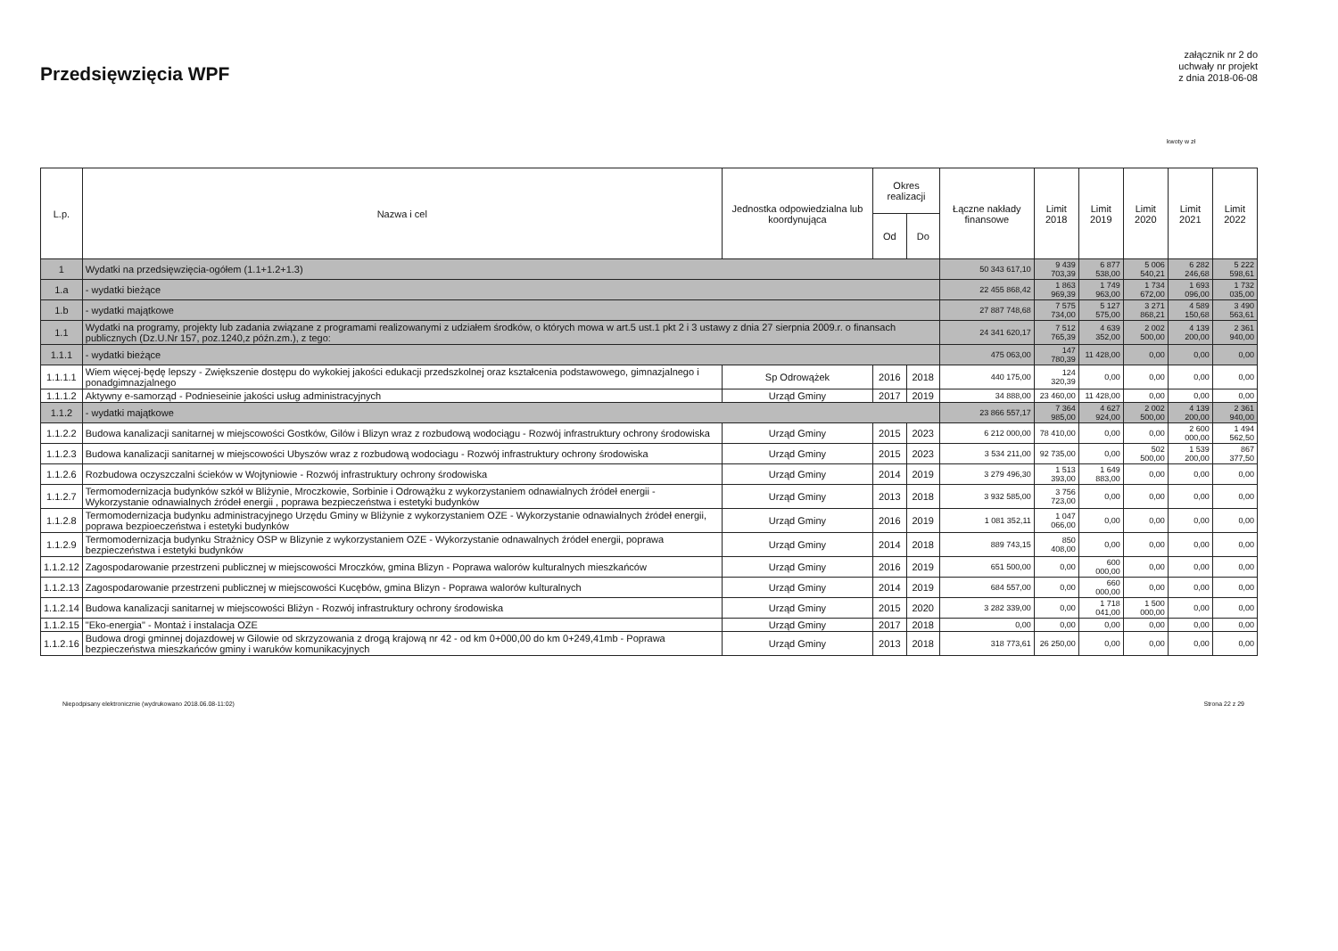Przedsięwzięcia WPF
załącznik nr 2 do
uchwały nr projekt
z dnia 2018-06-08
kwoty w zł
| L.p. | Nazwa i cel | Jednostka odpowiedzialna lub koordynująca | Okres realizacji | | Łączne nakłady finansowe | Limit 2018 | Limit 2019 | Limit 2020 | Limit 2021 | Limit 2022 |
| --- | --- | --- | --- | --- | --- | --- | --- | --- | --- | --- |
| | | | Od | Do | | | | | | |
| 1 | Wydatki na przedsięwzięcia-ogółem (1.1+1.2+1.3) | | | | 50 343 617,10 | 9 439 703,39 | 6 877 538,00 | 5 006 540,21 | 6 282 246,68 | 5 222 598,61 |
| 1.a | - wydatki bieżące | | | | 22 455 868,42 | 1 863 969,39 | 1 749 963,00 | 1 734 672,00 | 1 693 096,00 | 1 732 035,00 |
| 1.b | - wydatki majątkowe | | | | 27 887 748,68 | 7 575 734,00 | 5 127 575,00 | 3 271 868,21 | 4 589 150,68 | 3 490 563,61 |
| 1.1 | Wydatki na programy, projekty lub zadania związane z programami realizowanymi z udziałem środków, o których mowa w art.5 ust.1 pkt 2 i 3 ustawy z dnia 27 sierpnia 2009.r. o finansach publicznych (Dz.U.Nr 157, poz.1240,z późn.zm.), z tego: | | | | 24 341 620,17 | 7 512 765,39 | 4 639 352,00 | 2 002 500,00 | 4 139 200,00 | 2 361 940,00 |
| 1.1.1 | - wydatki bieżące | | | | 475 063,00 | 147 780,39 | 11 428,00 | 0,00 | 0,00 | 0,00 |
| 1.1.1.1 | Wiem więcej-będę lepszy - Zwiększenie dostępu do wykokiej jakości edukacji przedszkolnej oraz kształcenia podstawowego, gimnazjalnego i ponadgimnazjalnego | Sp Odrowążek | 2016 | 2018 | 440 175,00 | 124 320,39 | 0,00 | 0,00 | 0,00 | 0,00 |
| 1.1.1.2 | Aktywny e-samorząd - Podnieseinie jakości usług administracyjnych | Urząd Gminy | 2017 | 2019 | 34 888,00 | 23 460,00 | 11 428,00 | 0,00 | 0,00 | 0,00 |
| 1.1.2 | - wydatki majątkowe | | | | 23 866 557,17 | 7 364 985,00 | 4 627 924,00 | 2 002 500,00 | 4 139 200,00 | 2 361 940,00 |
| 1.1.2.2 | Budowa kanalizacji sanitarnej w miejscowości Gostków, Gilów i Blizyn wraz z rozbudową wodociągu - Rozwój infrastruktury ochrony środowiska | Urząd Gminy | 2015 | 2023 | 6 212 000,00 | 78 410,00 | 0,00 | 0,00 | 2 600 000,00 | 1 494 562,50 |
| 1.1.2.3 | Budowa kanalizacji sanitarnej w miejscowości Ubyszów wraz z rozbudową wodociagu - Rozwój infrastruktury ochrony środowiska | Urząd Gminy | 2015 | 2023 | 3 534 211,00 | 92 735,00 | 0,00 | 502 500,00 | 1 539 200,00 | 867 377,50 |
| 1.1.2.6 | Rozbudowa oczyszczalni ścieków w Wojtyniowie - Rozwój infrastruktury ochrony środowiska | Urząd Gminy | 2014 | 2019 | 3 279 496,30 | 1 513 393,00 | 1 649 883,00 | 0,00 | 0,00 | 0,00 |
| 1.1.2.7 | Termomodernizacja budynków szkół w Bliżynie, Mroczkowie, Sorbinie i Odrowążku z wykorzystaniem odnawialnych źródeł energii - Wykorzystanie odnawialnych źródeł energii , poprawa bezpieczeństwa i estetyki budynków | Urząd Gminy | 2013 | 2018 | 3 932 585,00 | 3 756 723,00 | 0,00 | 0,00 | 0,00 | 0,00 |
| 1.1.2.8 | Termomodernizacja budynku administracyjnego Urzędu Gminy w Bliżynie z wykorzystaniem OZE - Wykorzystanie odnawialnych źródeł energii, poprawa bezpioeczeństwa i estetyki budynków | Urząd Gminy | 2016 | 2019 | 1 081 352,11 | 1 047 066,00 | 0,00 | 0,00 | 0,00 | 0,00 |
| 1.1.2.9 | Termomodernizacja budynku Strażnicy OSP w Blizynie z wykorzystaniem OZE - Wykorzystanie odnawalnych źródeł energii, poprawa bezpieczeństwa i estetyki budynków | Urząd Gminy | 2014 | 2018 | 889 743,15 | 850 408,00 | 0,00 | 0,00 | 0,00 | 0,00 |
| 1.1.2.12 | Zagospodarowanie przestrzeni publicznej w miejscowości Mroczków, gmina Blizyn - Poprawa walorów kulturalnych mieszkańców | Urząd Gminy | 2016 | 2019 | 651 500,00 | 0,00 | 600 000,00 | 0,00 | 0,00 | 0,00 |
| 1.1.2.13 | Zagospodarowanie przestrzeni publicznej w miejscowości Kucębów, gmina Blizyn - Poprawa walorów kulturalnych | Urząd Gminy | 2014 | 2019 | 684 557,00 | 0,00 | 660 000,00 | 0,00 | 0,00 | 0,00 |
| 1.1.2.14 | Budowa kanalizacji sanitarnej w miejscowości Bliżyn - Rozwój infrastruktury ochrony środowiska | Urząd Gminy | 2015 | 2020 | 3 282 339,00 | 0,00 | 1 718 041,00 | 1 500 000,00 | 0,00 | 0,00 |
| 1.1.2.15 | "Eko-energia" - Montaż i instalacja OZE | Urząd Gminy | 2017 | 2018 | 0,00 | 0,00 | 0,00 | 0,00 | 0,00 | 0,00 |
| 1.1.2.16 | Budowa drogi gminnej dojazdowej w Gilowie od skrzyzowania z drogą krajową nr 42 - od km 0+000,00 do km 0+249,41mb - Poprawa bezpieczeństwa mieszkańców gminy i waruków komunikacyjnych | Urząd Gminy | 2013 | 2018 | 318 773,61 | 26 250,00 | 0,00 | 0,00 | 0,00 | 0,00 |
Niepodpisany elektronicznie (wydrukowano 2018.06.08-11:02) Strona 22 z 29